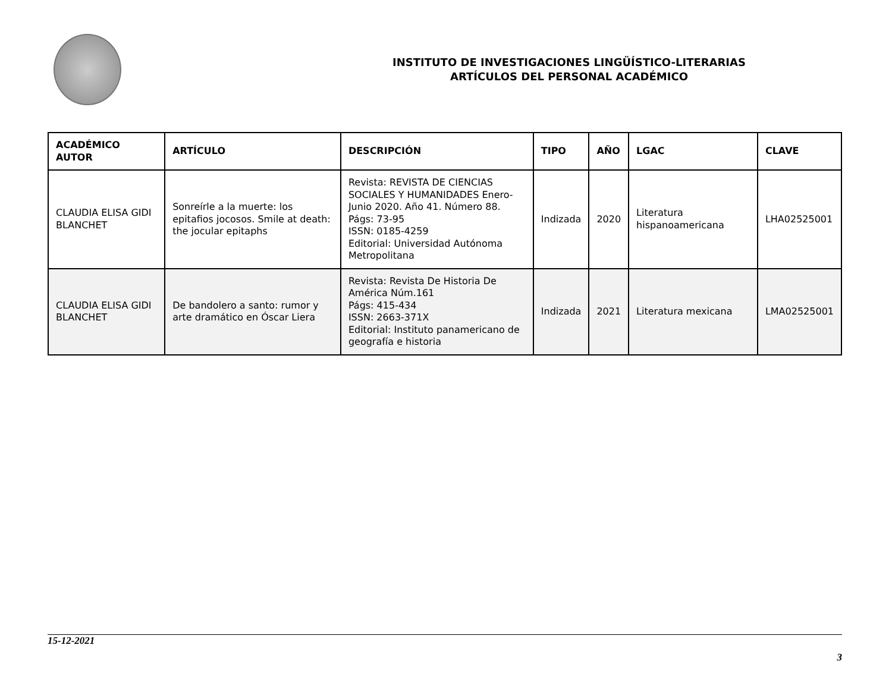INSTITUTO DE INVESTIGACIONES LINGÜÍSTICO-LITERARIAS
ARTÍCULOS DEL PERSONAL ACADÉMICO
| ACADÉMICO AUTOR | ARTÍCULO | DESCRIPCIÓN | TIPO | AÑO | LGAC | CLAVE |
| --- | --- | --- | --- | --- | --- | --- |
| CLAUDIA ELISA GIDI BLANCHET | Sonreírle a la muerte: los epitafios jocosos. Smile at death: the jocular epitaphs | Revista: REVISTA DE CIENCIAS SOCIALES Y HUMANIDADES Enero-Junio 2020. Año 41. Número 88. Págs: 73-95 ISSN: 0185-4259 Editorial: Universidad Autónoma Metropolitana | Indizada | 2020 | Literatura hispanoamericana | LHA02525001 |
| CLAUDIA ELISA GIDI BLANCHET | De bandolero a santo: rumor y arte dramático en Óscar Liera | Revista: Revista De Historia De América Núm.161 Págs: 415-434 ISSN: 2663-371X Editorial: Instituto panamericano de geografía e historia | Indizada | 2021 | Literatura mexicana | LMA02525001 |
15-12-2021
3